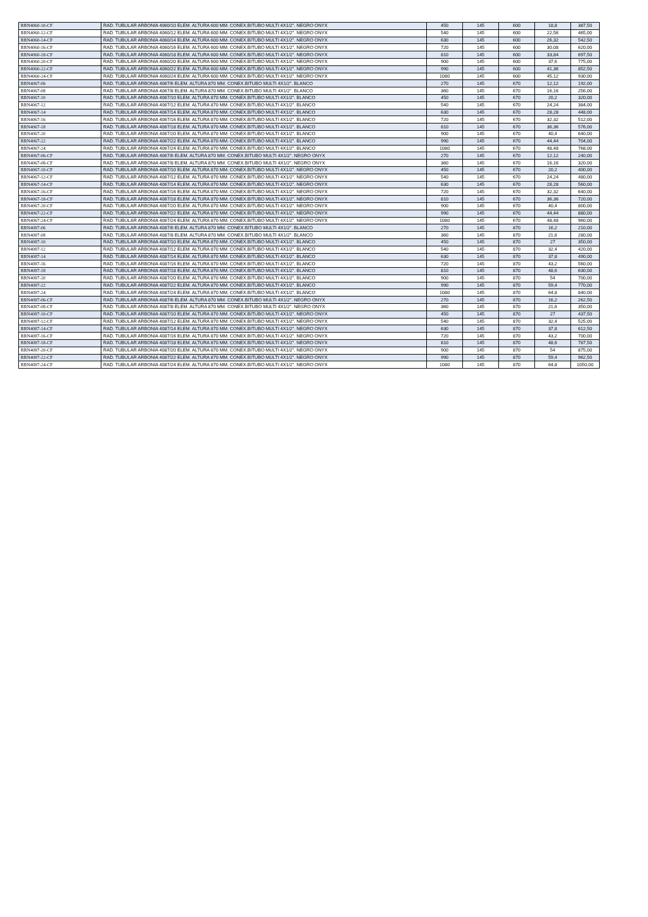| RRN4060-10-CF | RAD. TUBULAR ARBONIA 4060/10 ELEM. ALTURA 600 MM. CONEX.BITUBO MULTI 4X1/2". NEGRO ONYX | 450 | 145 | 600 | 18,8 | 387,50 |
| RRN4060-12-CF | RAD. TUBULAR ARBONIA 4060/12 ELEM. ALTURA 600 MM. CONEX.BITUBO MULTI 4X1/2". NEGRO ONYX | 540 | 145 | 600 | 22,56 | 465,00 |
| RRN4060-14-CF | RAD. TUBULAR ARBONIA 4060/14 ELEM. ALTURA 600 MM. CONEX.BITUBO MULTI 4X1/2". NEGRO ONYX | 630 | 145 | 600 | 26,32 | 542,50 |
| RRN4060-16-CF | RAD. TUBULAR ARBONIA 4060/16 ELEM. ALTURA 600 MM. CONEX.BITUBO MULTI 4X1/2". NEGRO ONYX | 720 | 145 | 600 | 30,08 | 620,00 |
| RRN4060-18-CF | RAD. TUBULAR ARBONIA 4060/18 ELEM. ALTURA 600 MM. CONEX.BITUBO MULTI 4X1/2". NEGRO ONYX | 810 | 145 | 600 | 33,84 | 697,50 |
| RRN4060-20-CF | RAD. TUBULAR ARBONIA 4060/20 ELEM. ALTURA 600 MM. CONEX.BITUBO MULTI 4X1/2". NEGRO ONYX | 900 | 145 | 600 | 37,6 | 775,00 |
| RRN4060-22-CF | RAD. TUBULAR ARBONIA 4060/22 ELEM. ALTURA 600 MM. CONEX.BITUBO MULTI 4X1/2". NEGRO ONYX | 990 | 145 | 600 | 41,36 | 852,50 |
| RRN4060-24-CF | RAD. TUBULAR ARBONIA 4060/24 ELEM. ALTURA 600 MM. CONEX.BITUBO MULTI 4X1/2". NEGRO ONYX | 1080 | 145 | 600 | 45,12 | 930,00 |
| RRN4067-06 | RAD. TUBULAR ARBONIA 4067/6 ELEM. ALTURA 870 MM. CONEX.BITUBO MULTI 4X1/2". BLANCO | 270 | 145 | 670 | 12,12 | 192,00 |
| RRN4067-08 | RAD. TUBULAR ARBONIA 4067/8 ELEM. ALTURA 870 MM. CONEX.BITUBO MULTI 4X1/2". BLANCO | 360 | 145 | 670 | 16,16 | 256,00 |
| RRN4067-10 | RAD. TUBULAR ARBONIA 4067/10 ELEM. ALTURA 870 MM. CONEX.BITUBO MULTI 4X1/2". BLANCO | 450 | 145 | 670 | 20,2 | 320,00 |
| RRN4067-12 | RAD. TUBULAR ARBONIA 4067/12 ELEM. ALTURA 870 MM. CONEX.BITUBO MULTI 4X1/2". BLANCO | 540 | 145 | 670 | 24,24 | 384,00 |
| RRN4067-14 | RAD. TUBULAR ARBONIA 4067/14 ELEM. ALTURA 870 MM. CONEX.BITUBO MULTI 4X1/2". BLANCO | 630 | 145 | 670 | 28,28 | 448,00 |
| RRN4067-16 | RAD. TUBULAR ARBONIA 4067/16 ELEM. ALTURA 870 MM. CONEX.BITUBO MULTI 4X1/2". BLANCO | 720 | 145 | 670 | 32,32 | 512,00 |
| RRN4067-18 | RAD. TUBULAR ARBONIA 4067/18 ELEM. ALTURA 870 MM. CONEX.BITUBO MULTI 4X1/2". BLANCO | 810 | 145 | 670 | 36,36 | 576,00 |
| RRN4067-20 | RAD. TUBULAR ARBONIA 4067/20 ELEM. ALTURA 870 MM. CONEX.BITUBO MULTI 4X1/2". BLANCO | 900 | 145 | 670 | 40,4 | 640,00 |
| RRN4067-22 | RAD. TUBULAR ARBONIA 4067/22 ELEM. ALTURA 870 MM. CONEX.BITUBO MULTI 4X1/2". BLANCO | 990 | 145 | 670 | 44,44 | 704,00 |
| RRN4067-24 | RAD. TUBULAR ARBONIA 4067/24 ELEM. ALTURA 870 MM. CONEX.BITUBO MULTI 4X1/2". BLANCO | 1080 | 145 | 670 | 48,48 | 768,00 |
| RRN4067-06-CF | RAD. TUBULAR ARBONIA 4067/6 ELEM. ALTURA 870 MM. CONEX.BITUBO MULTI 4X1/2". NEGRO ONYX | 270 | 145 | 670 | 12,12 | 240,00 |
| RRN4067-08-CF | RAD. TUBULAR ARBONIA 4067/8 ELEM. ALTURA 870 MM. CONEX.BITUBO MULTI 4X1/2". NEGRO ONYX | 360 | 145 | 670 | 16,16 | 320,00 |
| RRN4067-10-CF | RAD. TUBULAR ARBONIA 4067/10 ELEM. ALTURA 870 MM. CONEX.BITUBO MULTI 4X1/2". NEGRO ONYX | 450 | 145 | 670 | 20,2 | 400,00 |
| RRN4067-12-CF | RAD. TUBULAR ARBONIA 4067/12 ELEM. ALTURA 870 MM. CONEX.BITUBO MULTI 4X1/2". NEGRO ONYX | 540 | 145 | 670 | 24,24 | 480,00 |
| RRN4067-14-CF | RAD. TUBULAR ARBONIA 4067/14 ELEM. ALTURA 870 MM. CONEX.BITUBO MULTI 4X1/2". NEGRO ONYX | 630 | 145 | 670 | 28,28 | 560,00 |
| RRN4067-16-CF | RAD. TUBULAR ARBONIA 4067/16 ELEM. ALTURA 870 MM. CONEX.BITUBO MULTI 4X1/2". NEGRO ONYX | 720 | 145 | 670 | 32,32 | 640,00 |
| RRN4067-18-CF | RAD. TUBULAR ARBONIA 4067/18 ELEM. ALTURA 870 MM. CONEX.BITUBO MULTI 4X1/2". NEGRO ONYX | 810 | 145 | 670 | 36,36 | 720,00 |
| RRN4067-20-CF | RAD. TUBULAR ARBONIA 4067/20 ELEM. ALTURA 870 MM. CONEX.BITUBO MULTI 4X1/2". NEGRO ONYX | 900 | 145 | 670 | 40,4 | 800,00 |
| RRN4067-22-CF | RAD. TUBULAR ARBONIA 4067/22 ELEM. ALTURA 870 MM. CONEX.BITUBO MULTI 4X1/2". NEGRO ONYX | 990 | 145 | 670 | 44,44 | 880,00 |
| RRN4067-24-CF | RAD. TUBULAR ARBONIA 4067/24 ELEM. ALTURA 870 MM. CONEX.BITUBO MULTI 4X1/2". NEGRO ONYX | 1080 | 145 | 670 | 48,48 | 960,00 |
| RRN4087-06 | RAD. TUBULAR ARBONIA 4087/6 ELEM. ALTURA 870 MM. CONEX.BITUBO MULTI 4X1/2". BLANCO | 270 | 145 | 870 | 16,2 | 210,00 |
| RRN4087-08 | RAD. TUBULAR ARBONIA 4087/8 ELEM. ALTURA 870 MM. CONEX.BITUBO MULTI 4X1/2". BLANCO | 360 | 145 | 870 | 21,6 | 280,00 |
| RRN4087-10 | RAD. TUBULAR ARBONIA 4087/10 ELEM. ALTURA 870 MM. CONEX.BITUBO MULTI 4X1/2". BLANCO | 450 | 145 | 870 | 27 | 350,00 |
| RRN4087-12 | RAD. TUBULAR ARBONIA 4087/12 ELEM. ALTURA 870 MM. CONEX.BITUBO MULTI 4X1/2". BLANCO | 540 | 145 | 870 | 32,4 | 420,00 |
| RRN4087-14 | RAD. TUBULAR ARBONIA 4087/14 ELEM. ALTURA 870 MM. CONEX.BITUBO MULTI 4X1/2". BLANCO | 630 | 145 | 870 | 37,8 | 490,00 |
| RRN4087-16 | RAD. TUBULAR ARBONIA 4087/16 ELEM. ALTURA 870 MM. CONEX.BITUBO MULTI 4X1/2". BLANCO | 720 | 145 | 870 | 43,2 | 560,00 |
| RRN4087-18 | RAD. TUBULAR ARBONIA 4087/18 ELEM. ALTURA 870 MM. CONEX.BITUBO MULTI 4X1/2". BLANCO | 810 | 145 | 870 | 48,6 | 630,00 |
| RRN4087-20 | RAD. TUBULAR ARBONIA 4087/20 ELEM. ALTURA 870 MM. CONEX.BITUBO MULTI 4X1/2". BLANCO | 900 | 145 | 870 | 54 | 700,00 |
| RRN4087-22 | RAD. TUBULAR ARBONIA 4087/22 ELEM. ALTURA 870 MM. CONEX.BITUBO MULTI 4X1/2". BLANCO | 990 | 145 | 870 | 59,4 | 770,00 |
| RRN4087-24 | RAD. TUBULAR ARBONIA 4087/24 ELEM. ALTURA 870 MM. CONEX.BITUBO MULTI 4X1/2". BLANCO | 1080 | 145 | 870 | 64,8 | 840,00 |
| RRN4087-06-CF | RAD. TUBULAR ARBONIA 4087/6 ELEM. ALTURA 870 MM. CONEX.BITUBO MULTI 4X1/2". NEGRO ONYX | 270 | 145 | 870 | 16,2 | 262,50 |
| RRN4087-08-CF | RAD. TUBULAR ARBONIA 4087/8 ELEM. ALTURA 870 MM. CONEX.BITUBO MULTI 4X1/2". NEGRO ONYX | 360 | 145 | 870 | 21,6 | 350,00 |
| RRN4087-10-CF | RAD. TUBULAR ARBONIA 4087/10 ELEM. ALTURA 870 MM. CONEX.BITUBO MULTI 4X1/2". NEGRO ONYX | 450 | 145 | 870 | 27 | 437,50 |
| RRN4087-12-CF | RAD. TUBULAR ARBONIA 4087/12 ELEM. ALTURA 870 MM. CONEX.BITUBO MULTI 4X1/2". NEGRO ONYX | 540 | 145 | 870 | 32,4 | 525,00 |
| RRN4087-14-CF | RAD. TUBULAR ARBONIA 4087/14 ELEM. ALTURA 870 MM. CONEX.BITUBO MULTI 4X1/2". NEGRO ONYX | 630 | 145 | 870 | 37,8 | 612,50 |
| RRN4087-16-CF | RAD. TUBULAR ARBONIA 4087/16 ELEM. ALTURA 870 MM. CONEX.BITUBO MULTI 4X1/2". NEGRO ONYX | 720 | 145 | 870 | 43,2 | 700,00 |
| RRN4087-18-CF | RAD. TUBULAR ARBONIA 4087/18 ELEM. ALTURA 870 MM. CONEX.BITUBO MULTI 4X1/2". NEGRO ONYX | 810 | 145 | 870 | 48,6 | 787,50 |
| RRN4087-20-CF | RAD. TUBULAR ARBONIA 4087/20 ELEM. ALTURA 870 MM. CONEX.BITUBO MULTI 4X1/2". NEGRO ONYX | 900 | 145 | 870 | 54 | 875,00 |
| RRN4087-22-CF | RAD. TUBULAR ARBONIA 4087/22 ELEM. ALTURA 870 MM. CONEX.BITUBO MULTI 4X1/2". NEGRO ONYX | 990 | 145 | 870 | 59,4 | 962,50 |
| RRN4087-24-CF | RAD. TUBULAR ARBONIA 4087/24 ELEM. ALTURA 870 MM. CONEX.BITUBO MULTI 4X1/2". NEGRO ONYX | 1080 | 145 | 870 | 64,8 | 1050,00 |